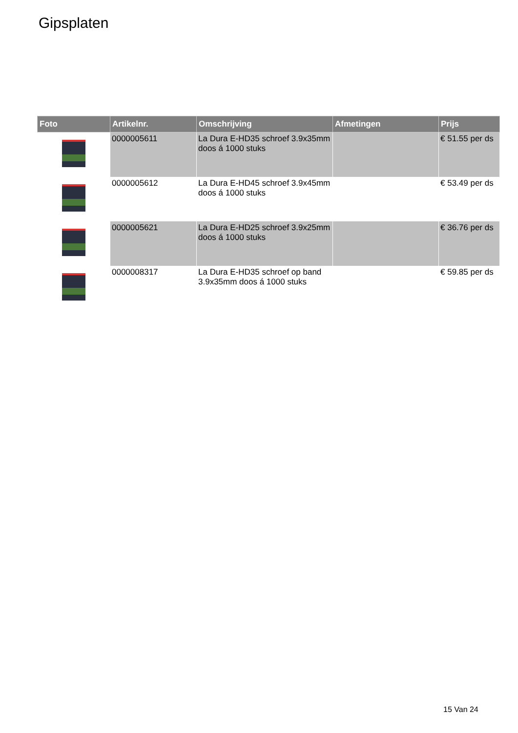Gipsplaten
| Foto | Artikelnr. | Omschrijving | Afmetingen | Prijs |
| --- | --- | --- | --- | --- |
| | 0000005611 | La Dura E-HD35 schroef 3.9x35mm doos á 1000 stuks | | € 51.55 per ds |
| | 0000005612 | La Dura E-HD45 schroef 3.9x45mm doos á 1000 stuks | | € 53.49 per ds |
| | 0000005621 | La Dura E-HD25 schroef 3.9x25mm doos á 1000 stuks | | € 36.76 per ds |
| | 0000008317 | La Dura E-HD35 schroef op band 3.9x35mm doos á 1000 stuks | | € 59.85 per ds |
15 Van 24